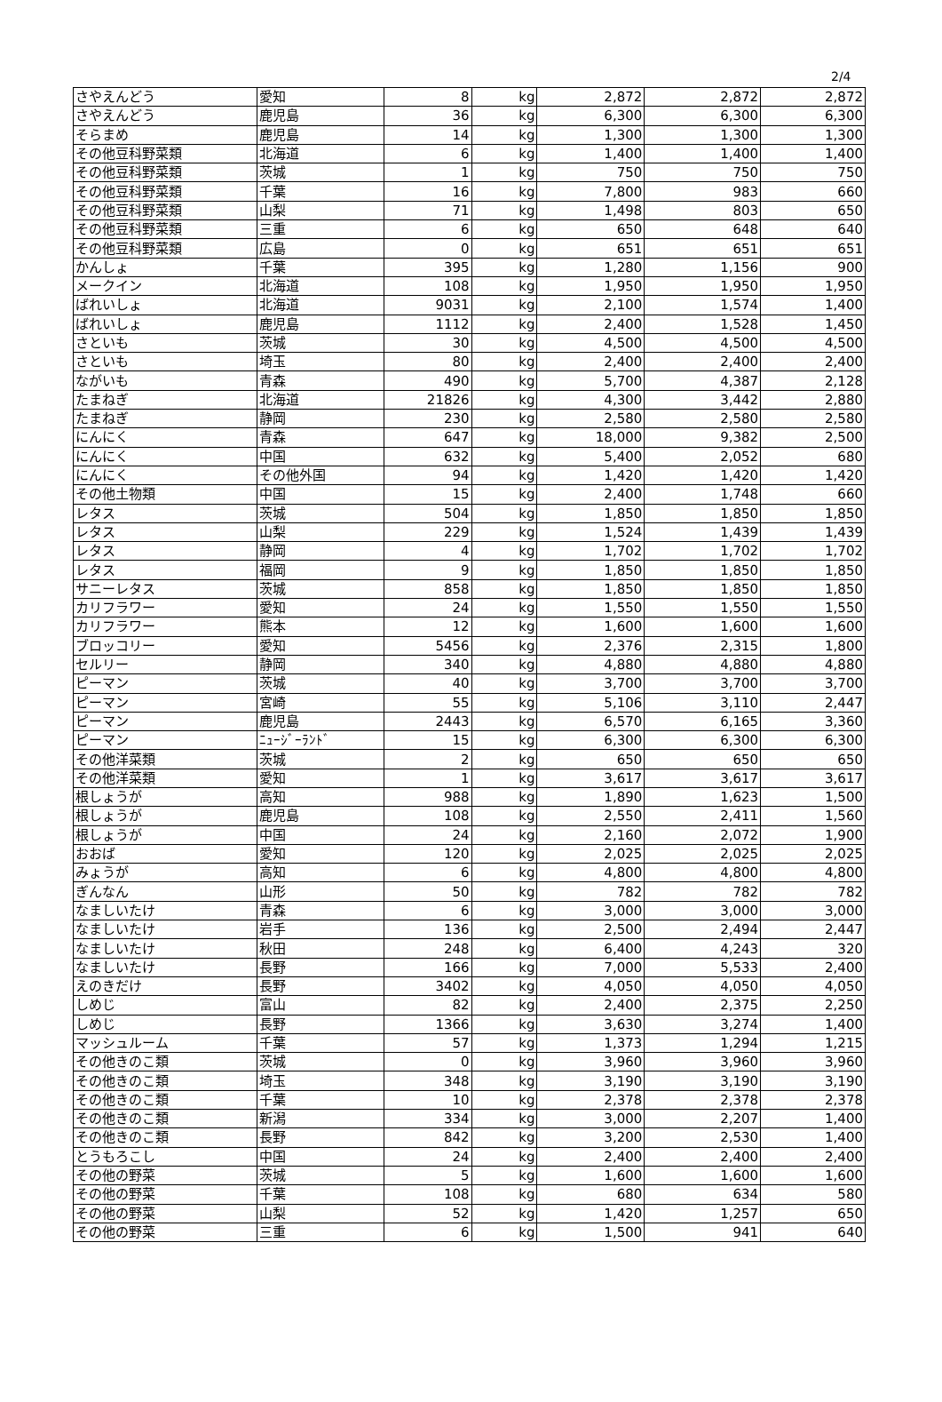2/4
| さやえんどう | 愛知 | 8 | kg | 2,872 | 2,872 | 2,872 |
| さやえんどう | 鹿児島 | 36 | kg | 6,300 | 6,300 | 6,300 |
| そらまめ | 鹿児島 | 14 | kg | 1,300 | 1,300 | 1,300 |
| その他豆科野菜類 | 北海道 | 6 | kg | 1,400 | 1,400 | 1,400 |
| その他豆科野菜類 | 茨城 | 1 | kg | 750 | 750 | 750 |
| その他豆科野菜類 | 千葉 | 16 | kg | 7,800 | 983 | 660 |
| その他豆科野菜類 | 山梨 | 71 | kg | 1,498 | 803 | 650 |
| その他豆科野菜類 | 三重 | 6 | kg | 650 | 648 | 640 |
| その他豆科野菜類 | 広島 | 0 | kg | 651 | 651 | 651 |
| かんしょ | 千葉 | 395 | kg | 1,280 | 1,156 | 900 |
| メークイン | 北海道 | 108 | kg | 1,950 | 1,950 | 1,950 |
| ばれいしょ | 北海道 | 9031 | kg | 2,100 | 1,574 | 1,400 |
| ばれいしょ | 鹿児島 | 1112 | kg | 2,400 | 1,528 | 1,450 |
| さといも | 茨城 | 30 | kg | 4,500 | 4,500 | 4,500 |
| さといも | 埼玉 | 80 | kg | 2,400 | 2,400 | 2,400 |
| ながいも | 青森 | 490 | kg | 5,700 | 4,387 | 2,128 |
| たまねぎ | 北海道 | 21826 | kg | 4,300 | 3,442 | 2,880 |
| たまねぎ | 静岡 | 230 | kg | 2,580 | 2,580 | 2,580 |
| にんにく | 青森 | 647 | kg | 18,000 | 9,382 | 2,500 |
| にんにく | 中国 | 632 | kg | 5,400 | 2,052 | 680 |
| にんにく | その他外国 | 94 | kg | 1,420 | 1,420 | 1,420 |
| その他土物類 | 中国 | 15 | kg | 2,400 | 1,748 | 660 |
| レタス | 茨城 | 504 | kg | 1,850 | 1,850 | 1,850 |
| レタス | 山梨 | 229 | kg | 1,524 | 1,439 | 1,439 |
| レタス | 静岡 | 4 | kg | 1,702 | 1,702 | 1,702 |
| レタス | 福岡 | 9 | kg | 1,850 | 1,850 | 1,850 |
| サニーレタス | 茨城 | 858 | kg | 1,850 | 1,850 | 1,850 |
| カリフラワー | 愛知 | 24 | kg | 1,550 | 1,550 | 1,550 |
| カリフラワー | 熊本 | 12 | kg | 1,600 | 1,600 | 1,600 |
| ブロッコリー | 愛知 | 5456 | kg | 2,376 | 2,315 | 1,800 |
| セルリー | 静岡 | 340 | kg | 4,880 | 4,880 | 4,880 |
| ピーマン | 茨城 | 40 | kg | 3,700 | 3,700 | 3,700 |
| ピーマン | 宮崎 | 55 | kg | 5,106 | 3,110 | 2,447 |
| ピーマン | 鹿児島 | 2443 | kg | 6,570 | 6,165 | 3,360 |
| ピーマン | ﾆｭｰｼﾞｰﾗﾝﾄﾞ | 15 | kg | 6,300 | 6,300 | 6,300 |
| その他洋菜類 | 茨城 | 2 | kg | 650 | 650 | 650 |
| その他洋菜類 | 愛知 | 1 | kg | 3,617 | 3,617 | 3,617 |
| 根しょうが | 高知 | 988 | kg | 1,890 | 1,623 | 1,500 |
| 根しょうが | 鹿児島 | 108 | kg | 2,550 | 2,411 | 1,560 |
| 根しょうが | 中国 | 24 | kg | 2,160 | 2,072 | 1,900 |
| おおば | 愛知 | 120 | kg | 2,025 | 2,025 | 2,025 |
| みょうが | 高知 | 6 | kg | 4,800 | 4,800 | 4,800 |
| ぎんなん | 山形 | 50 | kg | 782 | 782 | 782 |
| なましいたけ | 青森 | 6 | kg | 3,000 | 3,000 | 3,000 |
| なましいたけ | 岩手 | 136 | kg | 2,500 | 2,494 | 2,447 |
| なましいたけ | 秋田 | 248 | kg | 6,400 | 4,243 | 320 |
| なましいたけ | 長野 | 166 | kg | 7,000 | 5,533 | 2,400 |
| えのきだけ | 長野 | 3402 | kg | 4,050 | 4,050 | 4,050 |
| しめじ | 富山 | 82 | kg | 2,400 | 2,375 | 2,250 |
| しめじ | 長野 | 1366 | kg | 3,630 | 3,274 | 1,400 |
| マッシュルーム | 千葉 | 57 | kg | 1,373 | 1,294 | 1,215 |
| その他きのこ類 | 茨城 | 0 | kg | 3,960 | 3,960 | 3,960 |
| その他きのこ類 | 埼玉 | 348 | kg | 3,190 | 3,190 | 3,190 |
| その他きのこ類 | 千葉 | 10 | kg | 2,378 | 2,378 | 2,378 |
| その他きのこ類 | 新潟 | 334 | kg | 3,000 | 2,207 | 1,400 |
| その他きのこ類 | 長野 | 842 | kg | 3,200 | 2,530 | 1,400 |
| とうもろこし | 中国 | 24 | kg | 2,400 | 2,400 | 2,400 |
| その他の野菜 | 茨城 | 5 | kg | 1,600 | 1,600 | 1,600 |
| その他の野菜 | 千葉 | 108 | kg | 680 | 634 | 580 |
| その他の野菜 | 山梨 | 52 | kg | 1,420 | 1,257 | 650 |
| その他の野菜 | 三重 | 6 | kg | 1,500 | 941 | 640 |